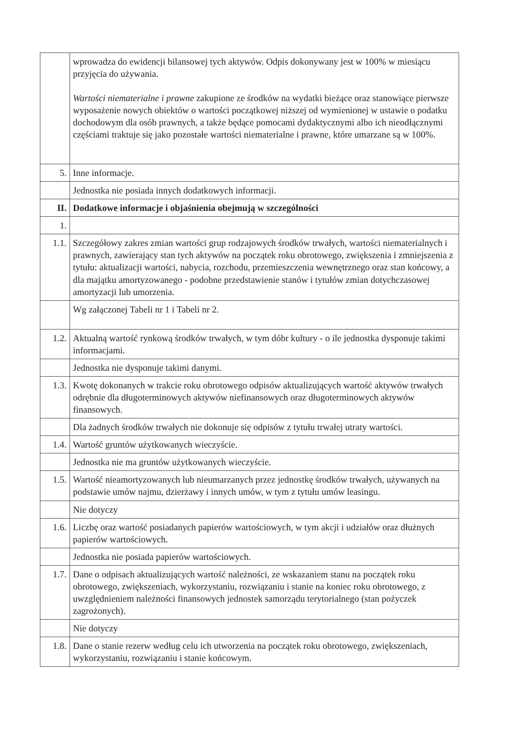| | wprowadza do ewidencji bilansowej tych aktywów. Odpis dokonywany jest w 100% w miesiącu przyjęcia do używania. Wartości niematerialne i prawne zakupione ze środków na wydatki bieżące oraz stanowiące pierwsze wyposażenie nowych obiektów o wartości początkowej niższej od wymienionej w ustawie o podatku dochodowym dla osób prawnych, a także będące pomocami dydaktycznymi albo ich nieodłącznymi częściami traktuje się jako pozostałe wartości niematerialne i prawne, które umarzane są w 100%. |
| 5. | Inne informacje. |
| | Jednostka nie posiada innych dodatkowych informacji. |
| II. | Dodatkowe informacje i objaśnienia obejmują w szczególności |
| 1. | |
| 1.1. | Szczegółowy zakres zmian wartości grup rodzajowych środków trwałych, wartości niematerialnych i prawnych, zawierający stan tych aktywów na początek roku obrotowego, zwiększenia i zmniejszenia z tytułu: aktualizacji wartości, nabycia, rozchodu, przemieszczenia wewnętrznego oraz stan końcowy, a dla majątku amortyzowanego - podobne przedstawienie stanów i tytułów zmian dotychczasowej amortyzacji lub umorzenia. |
| | Wg załączonej Tabeli nr 1 i Tabeli nr 2. |
| 1.2. | Aktualną wartość rynkową środków trwałych, w tym dóbr kultury - o ile jednostka dysponuje takimi informacjami. |
| | Jednostka nie dysponuje takimi danymi. |
| 1.3. | Kwotę dokonanych w trakcie roku obrotowego odpisów aktualizujących wartość aktywów trwałych odrębnie dla długoterminowych aktywów niefinansowych oraz długoterminowych aktywów finansowych. |
| | Dla żadnych środków trwałych nie dokonuje się odpisów z tytułu trwałej utraty wartości. |
| 1.4. | Wartość gruntów użytkowanych wieczyście. |
| | Jednostka nie ma gruntów użytkowanych wieczyście. |
| 1.5. | Wartość nieamortyzowanych lub nieumarzanych przez jednostkę środków trwałych, używanych na podstawie umów najmu, dzierżawy i innych umów, w tym z tytułu umów leasingu. |
| | Nie dotyczy |
| 1.6. | Liczbę oraz wartość posiadanych papierów wartościowych, w tym akcji i udziałów oraz dłużnych papierów wartościowych. |
| | Jednostka nie posiada papierów wartościowych. |
| 1.7. | Dane o odpisach aktualizujących wartość należności, ze wskazaniem stanu na początek roku obrotowego, zwiększeniach, wykorzystaniu, rozwiązaniu i stanie na koniec roku obrotowego, z uwzględnieniem należności finansowych jednostek samorządu terytorialnego (stan pożyczek zagrożonych). |
| | Nie dotyczy |
| 1.8. | Dane o stanie rezerw według celu ich utworzenia na początek roku obrotowego, zwiększeniach, wykorzystaniu, rozwiązaniu i stanie końcowym. |